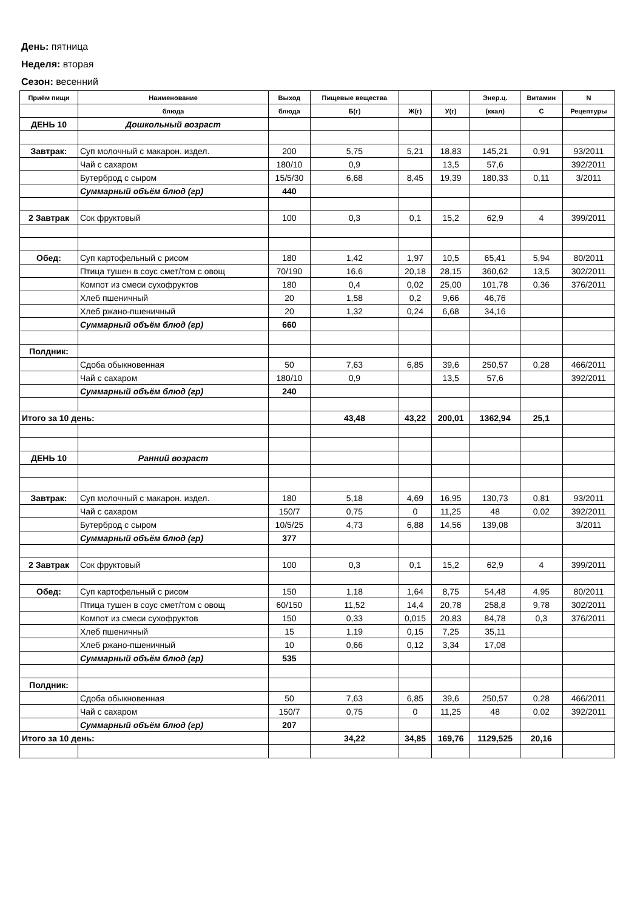День: пятница
Неделя: вторая
Сезон: весенний
| Приём пищи | Наименование | Выход | Пищевые вещества | | | Энер.ц. | Витамин | N |
| --- | --- | --- | --- | --- | --- | --- | --- | --- |
| | блюда | блюда | Б(г) | Ж(г) | У(г) | (ккал) | С | Рецептуры |
| ДЕНЬ 10 | Дошкольный возраст | | | | | | | |
| Завтрак: | Суп молочный с макарон. издел. | 200 | 5,75 | 5,21 | 18,83 | 145,21 | 0,91 | 93/2011 |
| | Чай с сахаром | 180/10 | 0,9 | | 13,5 | 57,6 | | 392/2011 |
| | Бутерброд с сыром | 15/5/30 | 6,68 | 8,45 | 19,39 | 180,33 | 0,11 | 3/2011 |
| | Суммарный объём блюд (гр) | 440 | | | | | | |
| 2 Завтрак | Сок фруктовый | 100 | 0,3 | 0,1 | 15,2 | 62,9 | 4 | 399/2011 |
| Обед: | Суп картофельный с рисом | 180 | 1,42 | 1,97 | 10,5 | 65,41 | 5,94 | 80/2011 |
| | Птица тушен в соус смет/том с овощ | 70/190 | 16,6 | 20,18 | 28,15 | 360,62 | 13,5 | 302/2011 |
| | Компот из смеси сухофруктов | 180 | 0,4 | 0,02 | 25,00 | 101,78 | 0,36 | 376/2011 |
| | Хлеб пшеничный | 20 | 1,58 | 0,2 | 9,66 | 46,76 | | |
| | Хлеб ржано-пшеничный | 20 | 1,32 | 0,24 | 6,68 | 34,16 | | |
| | Суммарный объём блюд (гр) | 660 | | | | | | |
| Полдник: | | | | | | | | |
| | Сдоба обыкновенная | 50 | 7,63 | 6,85 | 39,6 | 250,57 | 0,28 | 466/2011 |
| | Чай с сахаром | 180/10 | 0,9 | | 13,5 | 57,6 | | 392/2011 |
| | Суммарный объём блюд (гр) | 240 | | | | | | |
| Итого за 10 день: | | | 43,48 | 43,22 | 200,01 | 1362,94 | 25,1 | |
| ДЕНЬ 10 | Ранний возраст | | | | | | | |
| Завтрак: | Суп молочный с макарон. издел. | 180 | 5,18 | 4,69 | 16,95 | 130,73 | 0,81 | 93/2011 |
| | Чай с сахаром | 150/7 | 0,75 | 0 | 11,25 | 48 | 0,02 | 392/2011 |
| | Бутерброд с сыром | 10/5/25 | 4,73 | 6,88 | 14,56 | 139,08 | | 3/2011 |
| | Суммарный объём блюд (гр) | 377 | | | | | | |
| 2 Завтрак | Сок фруктовый | 100 | 0,3 | 0,1 | 15,2 | 62,9 | 4 | 399/2011 |
| Обед: | Суп картофельный с рисом | 150 | 1,18 | 1,64 | 8,75 | 54,48 | 4,95 | 80/2011 |
| | Птица тушен в соус смет/том с овощ | 60/150 | 11,52 | 14,4 | 20,78 | 258,8 | 9,78 | 302/2011 |
| | Компот из смеси сухофруктов | 150 | 0,33 | 0,015 | 20,83 | 84,78 | 0,3 | 376/2011 |
| | Хлеб пшеничный | 15 | 1,19 | 0,15 | 7,25 | 35,11 | | |
| | Хлеб ржано-пшеничный | 10 | 0,66 | 0,12 | 3,34 | 17,08 | | |
| | Суммарный объём блюд (гр) | 535 | | | | | | |
| Полдник: | | | | | | | | |
| | Сдоба обыкновенная | 50 | 7,63 | 6,85 | 39,6 | 250,57 | 0,28 | 466/2011 |
| | Чай с сахаром | 150/7 | 0,75 | 0 | 11,25 | 48 | 0,02 | 392/2011 |
| | Суммарный объём блюд (гр) | 207 | | | | | | |
| Итого за 10 день: | | | 34,22 | 34,85 | 169,76 | 1129,525 | 20,16 | |